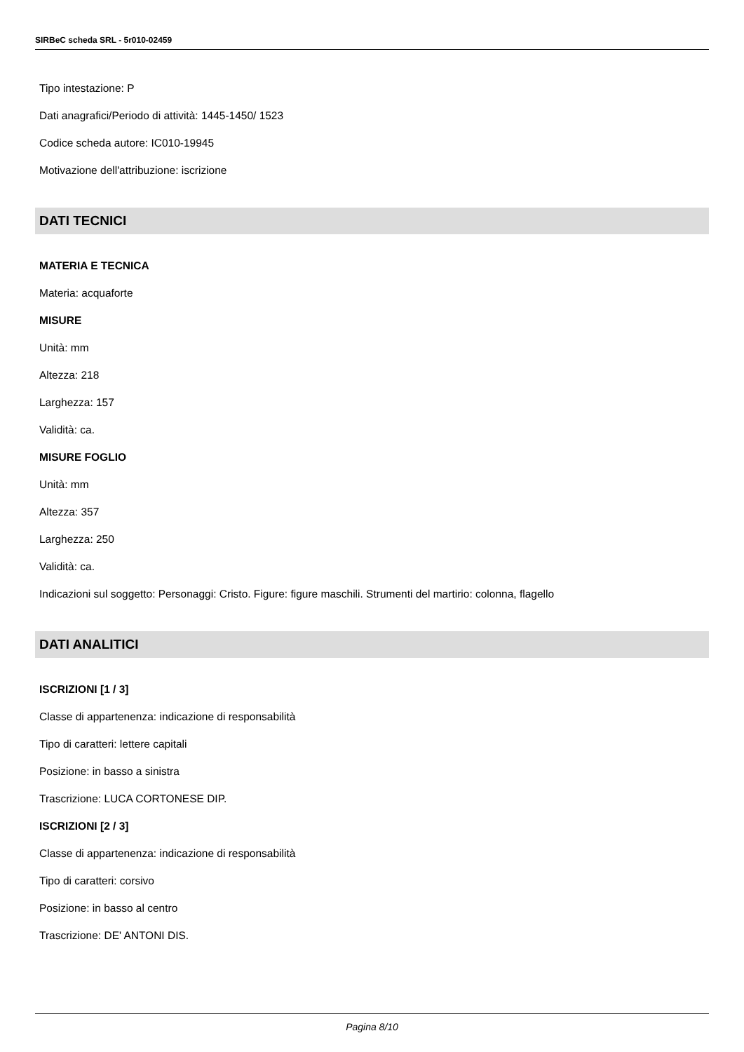SIRBeC scheda SRL - 5r010-02459
Tipo intestazione: P
Dati anagrafici/Periodo di attività: 1445-1450/ 1523
Codice scheda autore: IC010-19945
Motivazione dell'attribuzione: iscrizione
DATI TECNICI
MATERIA E TECNICA
Materia: acquaforte
MISURE
Unità: mm
Altezza: 218
Larghezza: 157
Validità: ca.
MISURE FOGLIO
Unità: mm
Altezza: 357
Larghezza: 250
Validità: ca.
Indicazioni sul soggetto: Personaggi: Cristo. Figure: figure maschili. Strumenti del martirio: colonna, flagello
DATI ANALITICI
ISCRIZIONI [1 / 3]
Classe di appartenenza: indicazione di responsabilità
Tipo di caratteri: lettere capitali
Posizione: in basso a sinistra
Trascrizione: LUCA CORTONESE DIP.
ISCRIZIONI [2 / 3]
Classe di appartenenza: indicazione di responsabilità
Tipo di caratteri: corsivo
Posizione: in basso al centro
Trascrizione: DE' ANTONI DIS.
Pagina 8/10